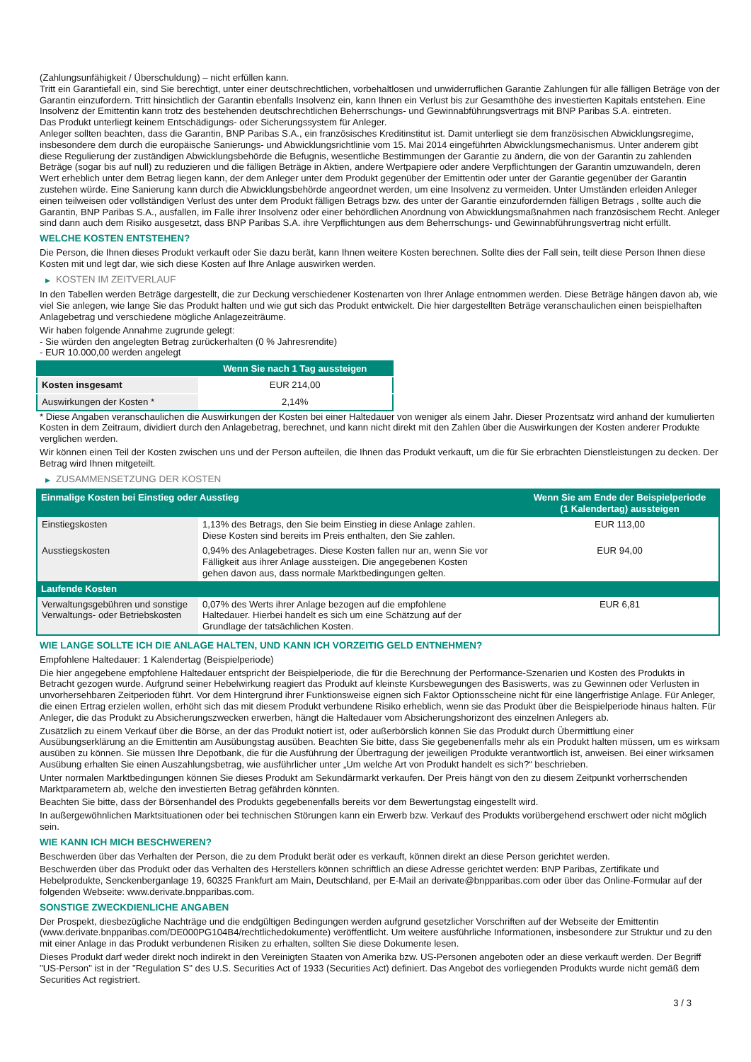(Zahlungsunfähigkeit / Überschuldung) – nicht erfüllen kann.
Tritt ein Garantiefall ein, sind Sie berechtigt, unter einer deutschrechtlichen, vorbehaltlosen und unwiderruflichen Garantie Zahlungen für alle fälligen Beträge von der Garantin einzufordern. Tritt hinsichtlich der Garantin ebenfalls Insolvenz ein, kann Ihnen ein Verlust bis zur Gesamthöhe des investierten Kapitals entstehen. Eine Insolvenz der Emittentin kann trotz des bestehenden deutschrechtlichen Beherrschungs- und Gewinnabführungsvertrags mit BNP Paribas S.A. eintreten.
Das Produkt unterliegt keinem Entschädigungs- oder Sicherungssystem für Anleger.
Anleger sollten beachten, dass die Garantin, BNP Paribas S.A., ein französisches Kreditinstitut ist. Damit unterliegt sie dem französischen Abwicklungsregime, insbesondere dem durch die europäische Sanierungs- und Abwicklungsrichtlinie vom 15. Mai 2014 eingeführten Abwicklungsmechanismus. Unter anderem gibt diese Regulierung der zuständigen Abwicklungsbehörde die Befugnis, wesentliche Bestimmungen der Garantie zu ändern, die von der Garantin zu zahlenden Beträge (sogar bis auf null) zu reduzieren und die fälligen Beträge in Aktien, andere Wertpapiere oder andere Verpflichtungen der Garantin umzuwandeln, deren Wert erheblich unter dem Betrag liegen kann, der dem Anleger unter dem Produkt gegenüber der Emittentin oder unter der Garantie gegenüber der Garantin zustehen würde. Eine Sanierung kann durch die Abwicklungsbehörde angeordnet werden, um eine Insolvenz zu vermeiden. Unter Umständen erleiden Anleger einen teilweisen oder vollständigen Verlust des unter dem Produkt fälligen Betrags bzw. des unter der Garantie einzufordernden fälligen Betrags , sollte auch die Garantin, BNP Paribas S.A., ausfallen, im Falle ihrer Insolvenz oder einer behördlichen Anordnung von Abwicklungsmaßnahmen nach französischem Recht. Anleger sind dann auch dem Risiko ausgesetzt, dass BNP Paribas S.A. ihre Verpflichtungen aus dem Beherrschungs- und Gewinnabführungsvertrag nicht erfüllt.
WELCHE KOSTEN ENTSTEHEN?
Die Person, die Ihnen dieses Produkt verkauft oder Sie dazu berät, kann Ihnen weitere Kosten berechnen. Sollte dies der Fall sein, teilt diese Person Ihnen diese Kosten mit und legt dar, wie sich diese Kosten auf Ihre Anlage auswirken werden.
▶ KOSTEN IM ZEITVERLAUF
In den Tabellen werden Beträge dargestellt, die zur Deckung verschiedener Kostenarten von Ihrer Anlage entnommen werden. Diese Beträge hängen davon ab, wie viel Sie anlegen, wie lange Sie das Produkt halten und wie gut sich das Produkt entwickelt. Die hier dargestellten Beträge veranschaulichen einen beispielhaften Anlagebetrag und verschiedene mögliche Anlagezeiträume.
Wir haben folgende Annahme zugrunde gelegt:
- Sie würden den angelegten Betrag zurückerhalten (0 % Jahresrendite)
- EUR 10.000,00 werden angelegt
| | Wenn Sie nach 1 Tag aussteigen |
| --- | --- |
| Kosten insgesamt | EUR 214,00 |
| Auswirkungen der Kosten * | 2,14% |
* Diese Angaben veranschaulichen die Auswirkungen der Kosten bei einer Haltedauer von weniger als einem Jahr. Dieser Prozentsatz wird anhand der kumulierten Kosten in dem Zeitraum, dividiert durch den Anlagebetrag, berechnet, und kann nicht direkt mit den Zahlen über die Auswirkungen der Kosten anderer Produkte verglichen werden.
Wir können einen Teil der Kosten zwischen uns und der Person aufteilen, die Ihnen das Produkt verkauft, um die für Sie erbrachten Dienstleistungen zu decken. Der Betrag wird Ihnen mitgeteilt.
▶ ZUSAMMENSETZUNG DER KOSTEN
| Einmalige Kosten bei Einstieg oder Ausstieg | | Wenn Sie am Ende der Beispielperiode (1 Kalendertag) aussteigen |
| --- | --- | --- |
| Einstiegskosten | 1,13% des Betrags, den Sie beim Einstieg in diese Anlage zahlen. Diese Kosten sind bereits im Preis enthalten, den Sie zahlen. | EUR 113,00 |
| Ausstiegskosten | 0,94% des Anlagebetrages. Diese Kosten fallen nur an, wenn Sie vor Fälligkeit aus ihrer Anlage aussteigen. Die angegebenen Kosten gehen davon aus, dass normale Marktbedingungen gelten. | EUR 94,00 |
| Laufende Kosten | | |
| Verwaltungsgebühren und sonstige Verwaltungs- oder Betriebskosten | 0,07% des Werts ihrer Anlage bezogen auf die empfohlene Haltedauer. Hierbei handelt es sich um eine Schätzung auf der Grundlage der tatsächlichen Kosten. | EUR 6,81 |
WIE LANGE SOLLTE ICH DIE ANLAGE HALTEN, UND KANN ICH VORZEITIG GELD ENTNEHMEN?
Empfohlene Haltedauer: 1 Kalendertag (Beispielperiode)
Die hier angegebene empfohlene Haltedauer entspricht der Beispielperiode, die für die Berechnung der Performance-Szenarien und Kosten des Produkts in Betracht gezogen wurde. Aufgrund seiner Hebelwirkung reagiert das Produkt auf kleinste Kursbewegungen des Basiswerts, was zu Gewinnen oder Verlusten in unvorhersehbaren Zeitperioden führt. Vor dem Hintergrund ihrer Funktionsweise eignen sich Faktor Optionsscheine nicht für eine längerfristige Anlage. Für Anleger, die einen Ertrag erzielen wollen, erhöht sich das mit diesem Produkt verbundene Risiko erheblich, wenn sie das Produkt über die Beispielperiode hinaus halten. Für Anleger, die das Produkt zu Absicherungszwecken erwerben, hängt die Haltedauer vom Absicherungshorizont des einzelnen Anlegers ab.
Zusätzlich zu einem Verkauf über die Börse, an der das Produkt notiert ist, oder außerbörslich können Sie das Produkt durch Übermittlung einer Ausübungserklärung an die Emittentin am Ausübungstag ausüben. Beachten Sie bitte, dass Sie gegebenenfalls mehr als ein Produkt halten müssen, um es wirksam ausüben zu können. Sie müssen Ihre Depotbank, die für die Ausführung der Übertragung der jeweiligen Produkte verantwortlich ist, anweisen. Bei einer wirksamen Ausübung erhalten Sie einen Auszahlungsbetrag, wie ausführlicher unter „Um welche Art von Produkt handelt es sich?“ beschrieben.
Unter normalen Marktbedingungen können Sie dieses Produkt am Sekundärmarkt verkaufen. Der Preis hängt von den zu diesem Zeitpunkt vorherrschenden Marktparametern ab, welche den investierten Betrag gefährden könnten.
Beachten Sie bitte, dass der Börsenhandel des Produkts gegebenenfalls bereits vor dem Bewertungstag eingestellt wird.
In außergewöhnlichen Marktsituationen oder bei technischen Störungen kann ein Erwerb bzw. Verkauf des Produkts vorübergehend erschwert oder nicht möglich sein.
WIE KANN ICH MICH BESCHWEREN?
Beschwerden über das Verhalten der Person, die zu dem Produkt berät oder es verkauft, können direkt an diese Person gerichtet werden.
Beschwerden über das Produkt oder das Verhalten des Herstellers können schriftlich an diese Adresse gerichtet werden: BNP Paribas, Zertifikate und Hebelprodukte, Senckenberganlage 19, 60325 Frankfurt am Main, Deutschland, per E-Mail an derivate@bnpparibas.com oder über das Online-Formular auf der folgenden Webseite: www.derivate.bnpparibas.com.
SONSTIGE ZWECKDIENLICHE ANGABEN
Der Prospekt, diesbezügliche Nachträge und die endgültigen Bedingungen werden aufgrund gesetzlicher Vorschriften auf der Webseite der Emittentin (www.derivate.bnpparibas.com/DE000PG104B4/rechtlichedokumente) veröffentlicht. Um weitere ausführliche Informationen, insbesondere zur Struktur und zu den mit einer Anlage in das Produkt verbundenen Risiken zu erhalten, sollten Sie diese Dokumente lesen.
Dieses Produkt darf weder direkt noch indirekt in den Vereinigten Staaten von Amerika bzw. US-Personen angeboten oder an diese verkauft werden. Der Begriff "US-Person" ist in der "Regulation S" des U.S. Securities Act of 1933 (Securities Act) definiert. Das Angebot des vorliegenden Produkts wurde nicht gemäß dem Securities Act registriert.
3 / 3